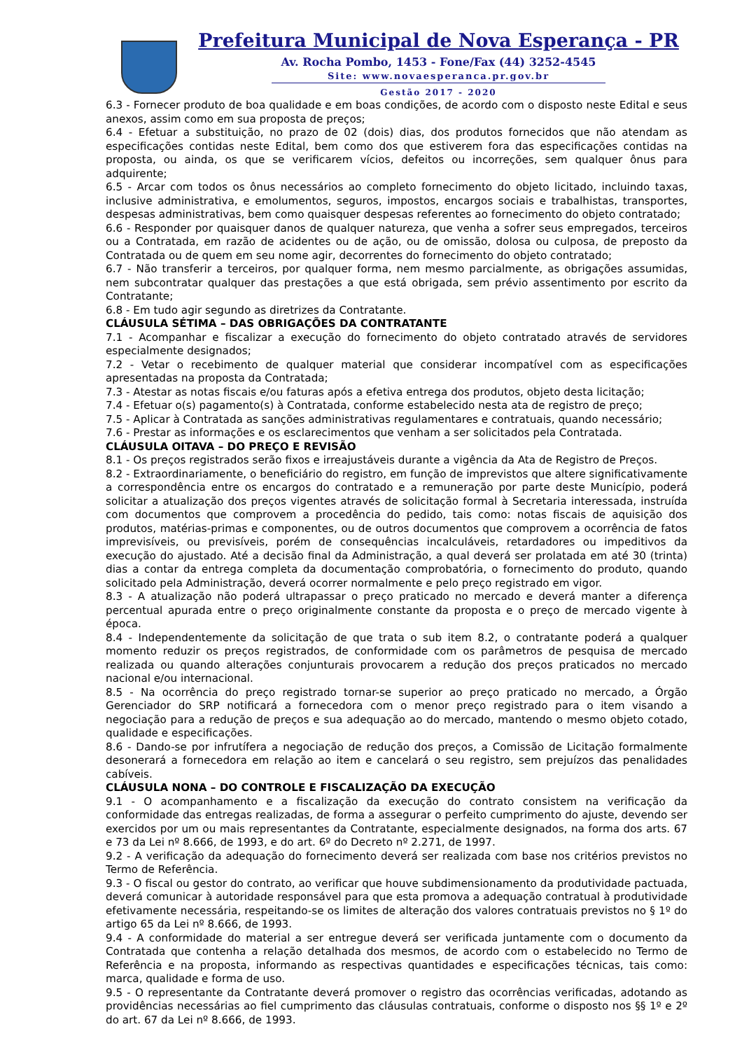Prefeitura Municipal de Nova Esperança - PR
Av. Rocha Pombo, 1453 - Fone/Fax (44) 3252-4545
Site: www.novaesperanca.pr.gov.br
Gestão 2017 - 2020
6.3 - Fornecer produto de boa qualidade e em boas condições, de acordo com o disposto neste Edital e seus anexos, assim como em sua proposta de preços;
6.4 - Efetuar a substituição, no prazo de 02 (dois) dias, dos produtos fornecidos que não atendam as especificações contidas neste Edital, bem como dos que estiverem fora das especificações contidas na proposta, ou ainda, os que se verificarem vícios, defeitos ou incorreções, sem qualquer ônus para adquirente;
6.5 - Arcar com todos os ônus necessários ao completo fornecimento do objeto licitado, incluindo taxas, inclusive administrativa, e emolumentos, seguros, impostos, encargos sociais e trabalhistas, transportes, despesas administrativas, bem como quaisquer despesas referentes ao fornecimento do objeto contratado;
6.6 - Responder por quaisquer danos de qualquer natureza, que venha a sofrer seus empregados, terceiros ou a Contratada, em razão de acidentes ou de ação, ou de omissão, dolosa ou culposa, de preposto da Contratada ou de quem em seu nome agir, decorrentes do fornecimento do objeto contratado;
6.7 - Não transferir a terceiros, por qualquer forma, nem mesmo parcialmente, as obrigações assumidas, nem subcontratar qualquer das prestações a que está obrigada, sem prévio assentimento por escrito da Contratante;
6.8 - Em tudo agir segundo as diretrizes da Contratante.
CLÁUSULA SÉTIMA – DAS OBRIGAÇÕES DA CONTRATANTE
7.1 - Acompanhar e fiscalizar a execução do fornecimento do objeto contratado através de servidores especialmente designados;
7.2 - Vetar o recebimento de qualquer material que considerar incompatível com as especificações apresentadas na proposta da Contratada;
7.3 - Atestar as notas fiscais e/ou faturas após a efetiva entrega dos produtos, objeto desta licitação;
7.4 - Efetuar o(s) pagamento(s) à Contratada, conforme estabelecido nesta ata de registro de preço;
7.5 - Aplicar à Contratada as sanções administrativas regulamentares e contratuais, quando necessário;
7.6 - Prestar as informações e os esclarecimentos que venham a ser solicitados pela Contratada.
CLÁUSULA OITAVA – DO PREÇO E REVISÃO
8.1 - Os preços registrados serão fixos e irreajustáveis durante a vigência da Ata de Registro de Preços.
8.2 - Extraordinariamente, o beneficiário do registro, em função de imprevistos que altere significativamente a correspondência entre os encargos do contratado e a remuneração por parte deste Município, poderá solicitar a atualização dos preços vigentes através de solicitação formal à Secretaria interessada, instruída com documentos que comprovem a procedência do pedido, tais como: notas fiscais de aquisição dos produtos, matérias-primas e componentes, ou de outros documentos que comprovem a ocorrência de fatos imprevisíveis, ou previsíveis, porém de consequências incalculáveis, retardadores ou impeditivos da execução do ajustado. Até a decisão final da Administração, a qual deverá ser prolatada em até 30 (trinta) dias a contar da entrega completa da documentação comprobatória, o fornecimento do produto, quando solicitado pela Administração, deverá ocorrer normalmente e pelo preço registrado em vigor.
8.3 - A atualização não poderá ultrapassar o preço praticado no mercado e deverá manter a diferença percentual apurada entre o preço originalmente constante da proposta e o preço de mercado vigente à época.
8.4 - Independentemente da solicitação de que trata o sub item 8.2, o contratante poderá a qualquer momento reduzir os preços registrados, de conformidade com os parâmetros de pesquisa de mercado realizada ou quando alterações conjunturais provocarem a redução dos preços praticados no mercado nacional e/ou internacional.
8.5 - Na ocorrência do preço registrado tornar-se superior ao preço praticado no mercado, a Órgão Gerenciador do SRP notificará a fornecedora com o menor preço registrado para o item visando a negociação para a redução de preços e sua adequação ao do mercado, mantendo o mesmo objeto cotado, qualidade e especificações.
8.6 - Dando-se por infrutífera a negociação de redução dos preços, a Comissão de Licitação formalmente desonerará a fornecedora em relação ao item e cancelará o seu registro, sem prejuízos das penalidades cabíveis.
CLÁUSULA NONA – DO CONTROLE E FISCALIZAÇÃO DA EXECUÇÃO
9.1 - O acompanhamento e a fiscalização da execução do contrato consistem na verificação da conformidade das entregas realizadas, de forma a assegurar o perfeito cumprimento do ajuste, devendo ser exercidos por um ou mais representantes da Contratante, especialmente designados, na forma dos arts. 67 e 73 da Lei nº 8.666, de 1993, e do art. 6º do Decreto nº 2.271, de 1997.
9.2 - A verificação da adequação do fornecimento deverá ser realizada com base nos critérios previstos no Termo de Referência.
9.3 - O fiscal ou gestor do contrato, ao verificar que houve subdimensionamento da produtividade pactuada, deverá comunicar à autoridade responsável para que esta promova a adequação contratual à produtividade efetivamente necessária, respeitando-se os limites de alteração dos valores contratuais previstos no § 1º do artigo 65 da Lei nº 8.666, de 1993.
9.4 - A conformidade do material a ser entregue deverá ser verificada juntamente com o documento da Contratada que contenha a relação detalhada dos mesmos, de acordo com o estabelecido no Termo de Referência e na proposta, informando as respectivas quantidades e especificações técnicas, tais como: marca, qualidade e forma de uso.
9.5 - O representante da Contratante deverá promover o registro das ocorrências verificadas, adotando as providências necessárias ao fiel cumprimento das cláusulas contratuais, conforme o disposto nos §§ 1º e 2º do art. 67 da Lei nº 8.666, de 1993.